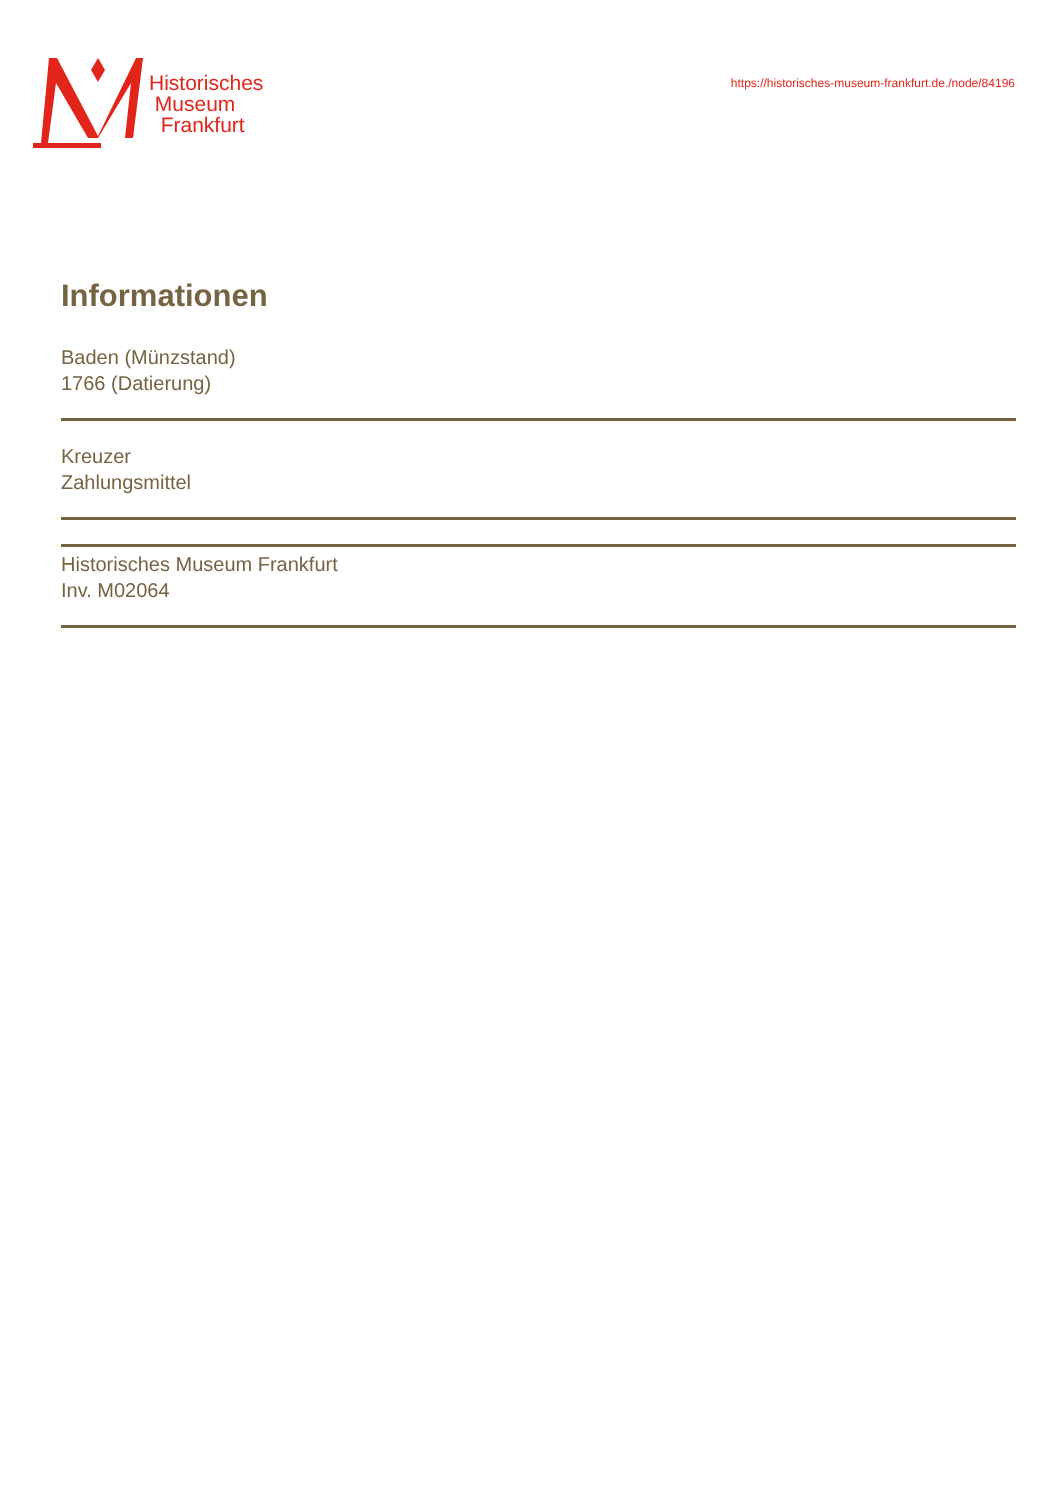Historisches
Museum
Frankfurt
https://historisches-museum-frankfurt.de./node/84196
Informationen
Baden (Münzstand)
1766 (Datierung)
Kreuzer
Zahlungsmittel
Historisches Museum Frankfurt
Inv. M02064